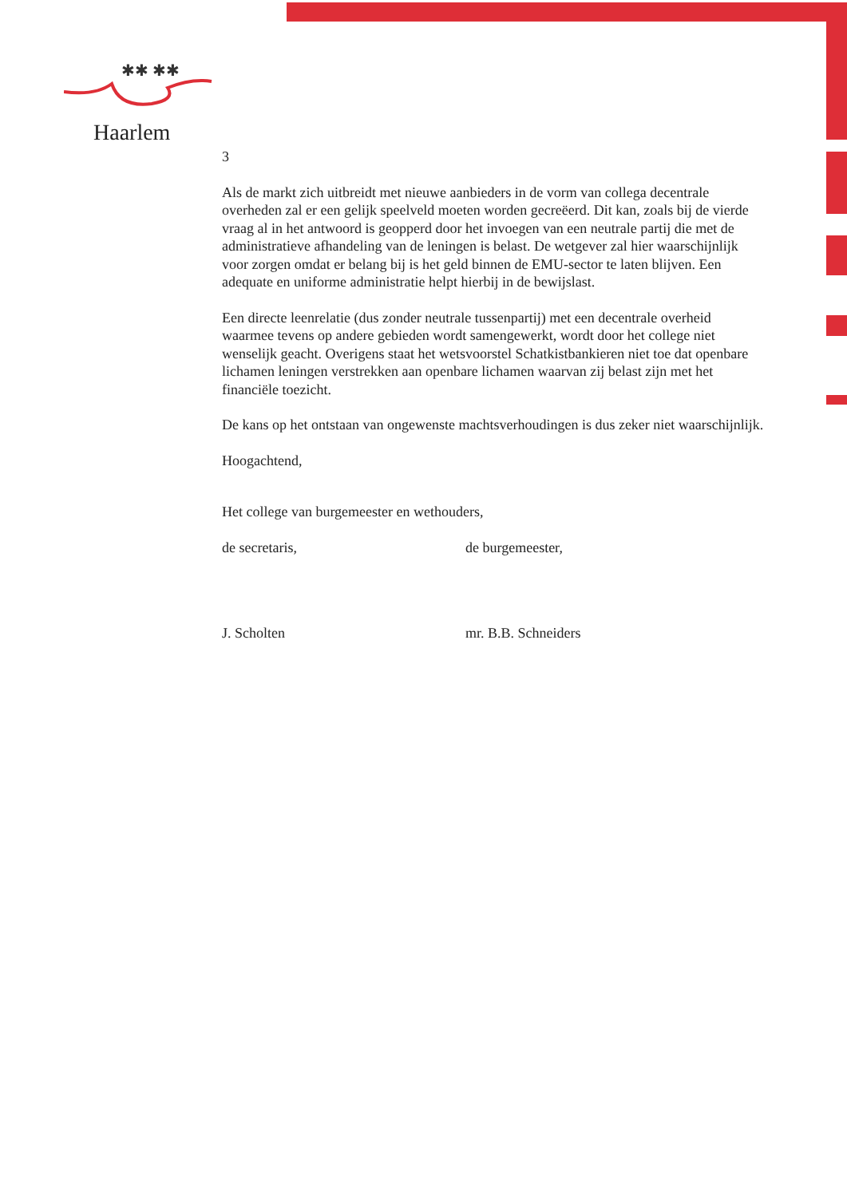✱✱ ✱✱
Haarlem
3
Als de markt zich uitbreidt met nieuwe aanbieders in de vorm van collega decentrale overheden zal er een gelijk speelveld moeten worden gecreëerd. Dit kan, zoals bij de vierde vraag al in het antwoord is geopperd door het invoegen van een neutrale partij die met de administratieve afhandeling van de leningen is belast. De wetgever zal hier waarschijnlijk voor zorgen omdat er belang bij is het geld binnen de EMU-sector te laten blijven. Een adequate en uniforme administratie helpt hierbij in de bewijslast.
Een directe leenrelatie (dus zonder neutrale tussenpartij) met een decentrale overheid waarmee tevens op andere gebieden wordt samengewerkt, wordt door het college niet wenselijk geacht. Overigens staat het wetsvoorstel Schatkistbankieren niet toe dat openbare lichamen leningen verstrekken aan openbare lichamen waarvan zij belast zijn met het financiële toezicht.
De kans op het ontstaan van ongewenste machtsverhoudingen is dus zeker niet waarschijnlijk.
Hoogachtend,
Het college van burgemeester en wethouders,
de secretaris, de burgemeester,
J. Scholten mr. B.B. Schneiders